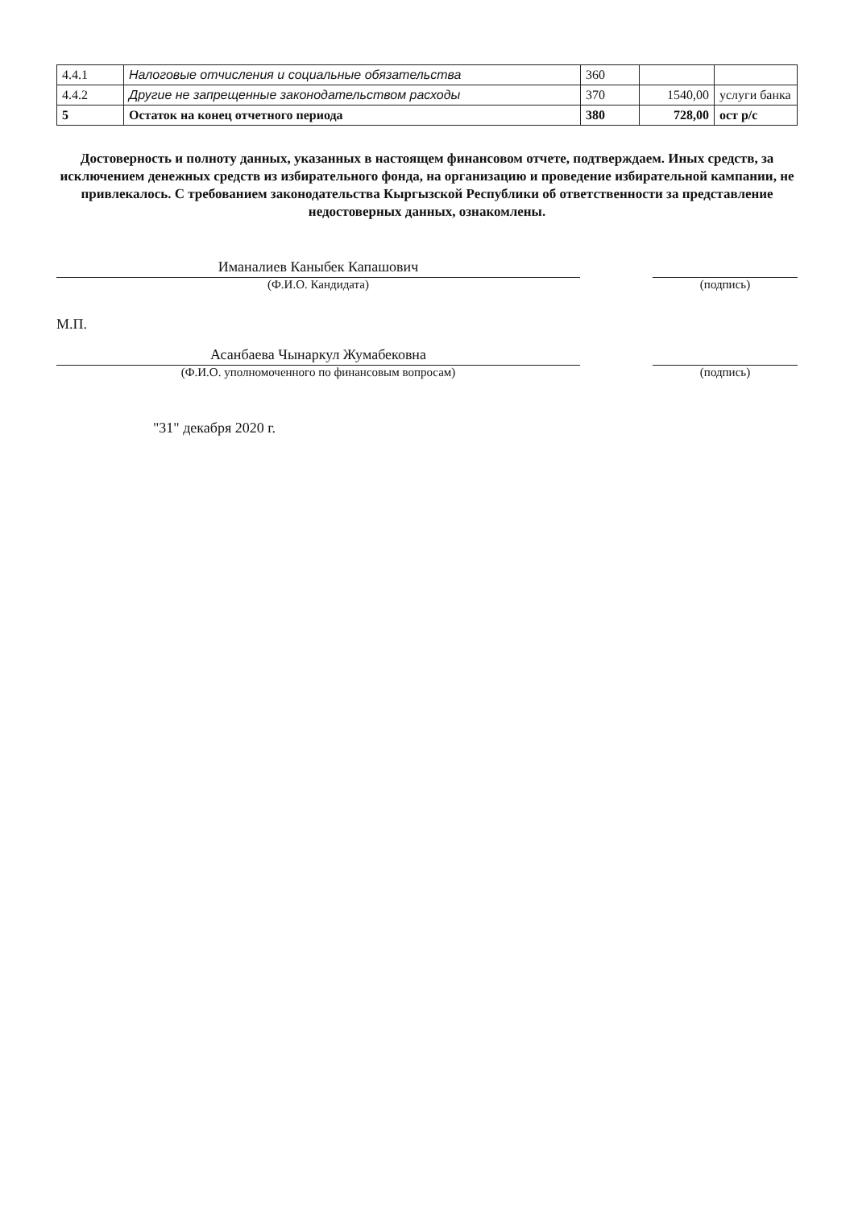| 4.4.1 | Налоговые отчисления и социальные обязательства | 360 | | |
| 4.4.2 | Другие не запрещенные законодательством расходы | 370 | 1540,00 | услуги банка |
| 5 | Остаток на конец отчетного периода | 380 | 728,00 | ост р/с |
Достоверность и полноту данных, указанных в настоящем финансовом отчете, подтверждаем. Иных средств, за исключением денежных средств из избирательного фонда, на организацию и проведение избирательной кампании, не привлекалось. С требованием законодательства Кыргызской Республики об ответственности за представление недостоверных данных, ознакомлены.
Иманалиев Каныбек Капашович
(Ф.И.О. Кандидата) (подпись)
М.П.
Асанбаева Чынаркул Жумабековна
(Ф.И.О. уполномоченного по финансовым вопросам) (подпись)
"31" декабря 2020 г.